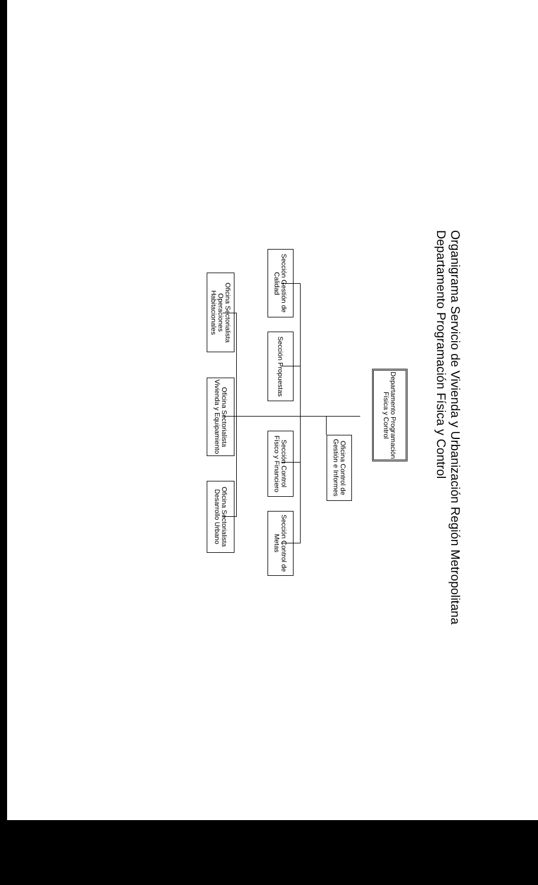Organigrama Servicio de Vivienda y Urbanización Región Metropolitana
Departamento Programación Física y Control
Departamento Programación Física y Control
Oficina Control de Gestión e Informes
Sección Gestión de Calidad
Sección Propuestas
Sección Control Físico y Financiero
Sección Control de Metas
Oficina Sectorialista Operaciones Habitacionales
Oficina Sectorialista Vivienda y Equipamiento
Oficina Sectorialista Desarrollo Urbano